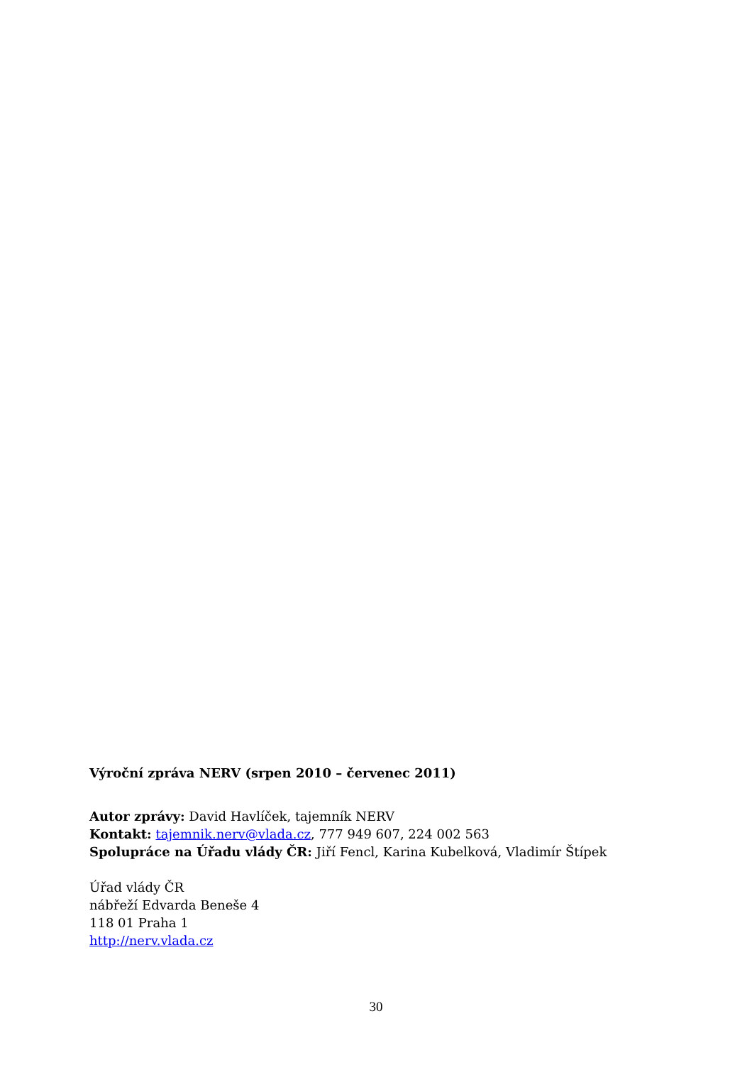Výroční zpráva NERV (srpen 2010 – červenec 2011)
Autor zprávy: David Havlíček, tajemník NERV
Kontakt: tajemnik.nerv@vlada.cz, 777 949 607, 224 002 563
Spolupráce na Úřadu vlády ČR: Jiří Fencl, Karina Kubelková, Vladimír Štípek
Úřad vlády ČR
nábřeží Edvarda Beneše 4
118 01 Praha 1
http://nerv.vlada.cz
30